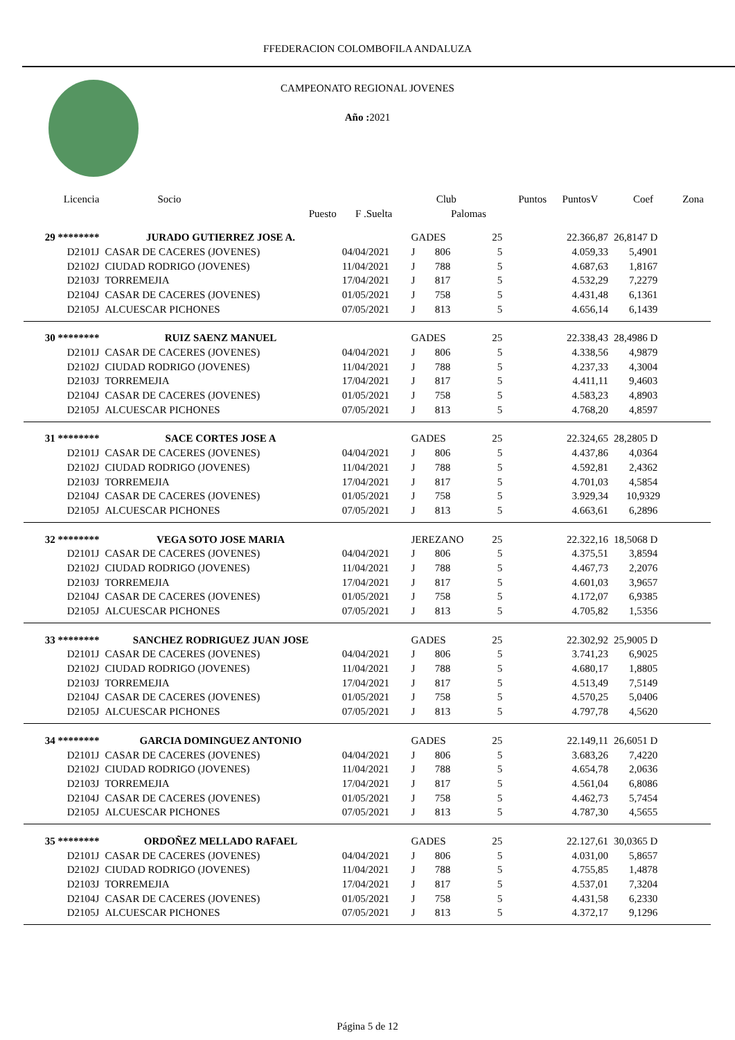FFEDERACION COLOMBOFILA ANDALUZA
CAMPEONATO REGIONAL JOVENES
Año : 2021
| Licencia | Socio | | Club | | | Puntos | PuntosV | Coef | Zona |
| --- | --- | --- | --- | --- | --- | --- | --- | --- | --- |
| | Puesto | F .Suelta | | Palomas | | | | | |
| 29 ******** | JURADO GUTIERREZ JOSE A. | | GADES | | 25 | | 22.366,87 | 26,8147 D | |
| D2101J | CASAR DE CACERES (JOVENES) | 04/04/2021 | J | 806 | 5 | | 4.059,33 | 5,4901 | |
| D2102J | CIUDAD RODRIGO (JOVENES) | 11/04/2021 | J | 788 | 5 | | 4.687,63 | 1,8167 | |
| D2103J | TORREMEJIA | 17/04/2021 | J | 817 | 5 | | 4.532,29 | 7,2279 | |
| D2104J | CASAR DE CACERES (JOVENES) | 01/05/2021 | J | 758 | 5 | | 4.431,48 | 6,1361 | |
| D2105J | ALCUESCAR PICHONES | 07/05/2021 | J | 813 | 5 | | 4.656,14 | 6,1439 | |
| 30 ******** | RUIZ SAENZ MANUEL | | GADES | | 25 | | 22.338,43 | 28,4986 D | |
| D2101J | CASAR DE CACERES (JOVENES) | 04/04/2021 | J | 806 | 5 | | 4.338,56 | 4,9879 | |
| D2102J | CIUDAD RODRIGO (JOVENES) | 11/04/2021 | J | 788 | 5 | | 4.237,33 | 4,3004 | |
| D2103J | TORREMEJIA | 17/04/2021 | J | 817 | 5 | | 4.411,11 | 9,4603 | |
| D2104J | CASAR DE CACERES (JOVENES) | 01/05/2021 | J | 758 | 5 | | 4.583,23 | 4,8903 | |
| D2105J | ALCUESCAR PICHONES | 07/05/2021 | J | 813 | 5 | | 4.768,20 | 4,8597 | |
| 31 ******** | SACE CORTES JOSE A | | GADES | | 25 | | 22.324,65 | 28,2805 D | |
| D2101J | CASAR DE CACERES (JOVENES) | 04/04/2021 | J | 806 | 5 | | 4.437,86 | 4,0364 | |
| D2102J | CIUDAD RODRIGO (JOVENES) | 11/04/2021 | J | 788 | 5 | | 4.592,81 | 2,4362 | |
| D2103J | TORREMEJIA | 17/04/2021 | J | 817 | 5 | | 4.701,03 | 4,5854 | |
| D2104J | CASAR DE CACERES (JOVENES) | 01/05/2021 | J | 758 | 5 | | 3.929,34 | 10,9329 | |
| D2105J | ALCUESCAR PICHONES | 07/05/2021 | J | 813 | 5 | | 4.663,61 | 6,2896 | |
| 32 ******** | VEGA SOTO JOSE MARIA | | JEREZANO | | 25 | | 22.322,16 | 18,5068 D | |
| D2101J | CASAR DE CACERES (JOVENES) | 04/04/2021 | J | 806 | 5 | | 4.375,51 | 3,8594 | |
| D2102J | CIUDAD RODRIGO (JOVENES) | 11/04/2021 | J | 788 | 5 | | 4.467,73 | 2,2076 | |
| D2103J | TORREMEJIA | 17/04/2021 | J | 817 | 5 | | 4.601,03 | 3,9657 | |
| D2104J | CASAR DE CACERES (JOVENES) | 01/05/2021 | J | 758 | 5 | | 4.172,07 | 6,9385 | |
| D2105J | ALCUESCAR PICHONES | 07/05/2021 | J | 813 | 5 | | 4.705,82 | 1,5356 | |
| 33 ******** | SANCHEZ RODRIGUEZ JUAN JOSE | | GADES | | 25 | | 22.302,92 | 25,9005 D | |
| D2101J | CASAR DE CACERES (JOVENES) | 04/04/2021 | J | 806 | 5 | | 3.741,23 | 6,9025 | |
| D2102J | CIUDAD RODRIGO (JOVENES) | 11/04/2021 | J | 788 | 5 | | 4.680,17 | 1,8805 | |
| D2103J | TORREMEJIA | 17/04/2021 | J | 817 | 5 | | 4.513,49 | 7,5149 | |
| D2104J | CASAR DE CACERES (JOVENES) | 01/05/2021 | J | 758 | 5 | | 4.570,25 | 5,0406 | |
| D2105J | ALCUESCAR PICHONES | 07/05/2021 | J | 813 | 5 | | 4.797,78 | 4,5620 | |
| 34 ******** | GARCIA DOMINGUEZ ANTONIO | | GADES | | 25 | | 22.149,11 | 26,6051 D | |
| D2101J | CASAR DE CACERES (JOVENES) | 04/04/2021 | J | 806 | 5 | | 3.683,26 | 7,4220 | |
| D2102J | CIUDAD RODRIGO (JOVENES) | 11/04/2021 | J | 788 | 5 | | 4.654,78 | 2,0636 | |
| D2103J | TORREMEJIA | 17/04/2021 | J | 817 | 5 | | 4.561,04 | 6,8086 | |
| D2104J | CASAR DE CACERES (JOVENES) | 01/05/2021 | J | 758 | 5 | | 4.462,73 | 5,7454 | |
| D2105J | ALCUESCAR PICHONES | 07/05/2021 | J | 813 | 5 | | 4.787,30 | 4,5655 | |
| 35 ******** | ORDOÑEZ MELLADO RAFAEL | | GADES | | 25 | | 22.127,61 | 30,0365 D | |
| D2101J | CASAR DE CACERES (JOVENES) | 04/04/2021 | J | 806 | 5 | | 4.031,00 | 5,8657 | |
| D2102J | CIUDAD RODRIGO (JOVENES) | 11/04/2021 | J | 788 | 5 | | 4.755,85 | 1,4878 | |
| D2103J | TORREMEJIA | 17/04/2021 | J | 817 | 5 | | 4.537,01 | 7,3204 | |
| D2104J | CASAR DE CACERES (JOVENES) | 01/05/2021 | J | 758 | 5 | | 4.431,58 | 6,2330 | |
| D2105J | ALCUESCAR PICHONES | 07/05/2021 | J | 813 | 5 | | 4.372,17 | 9,1296 | |
Página 5 de 12